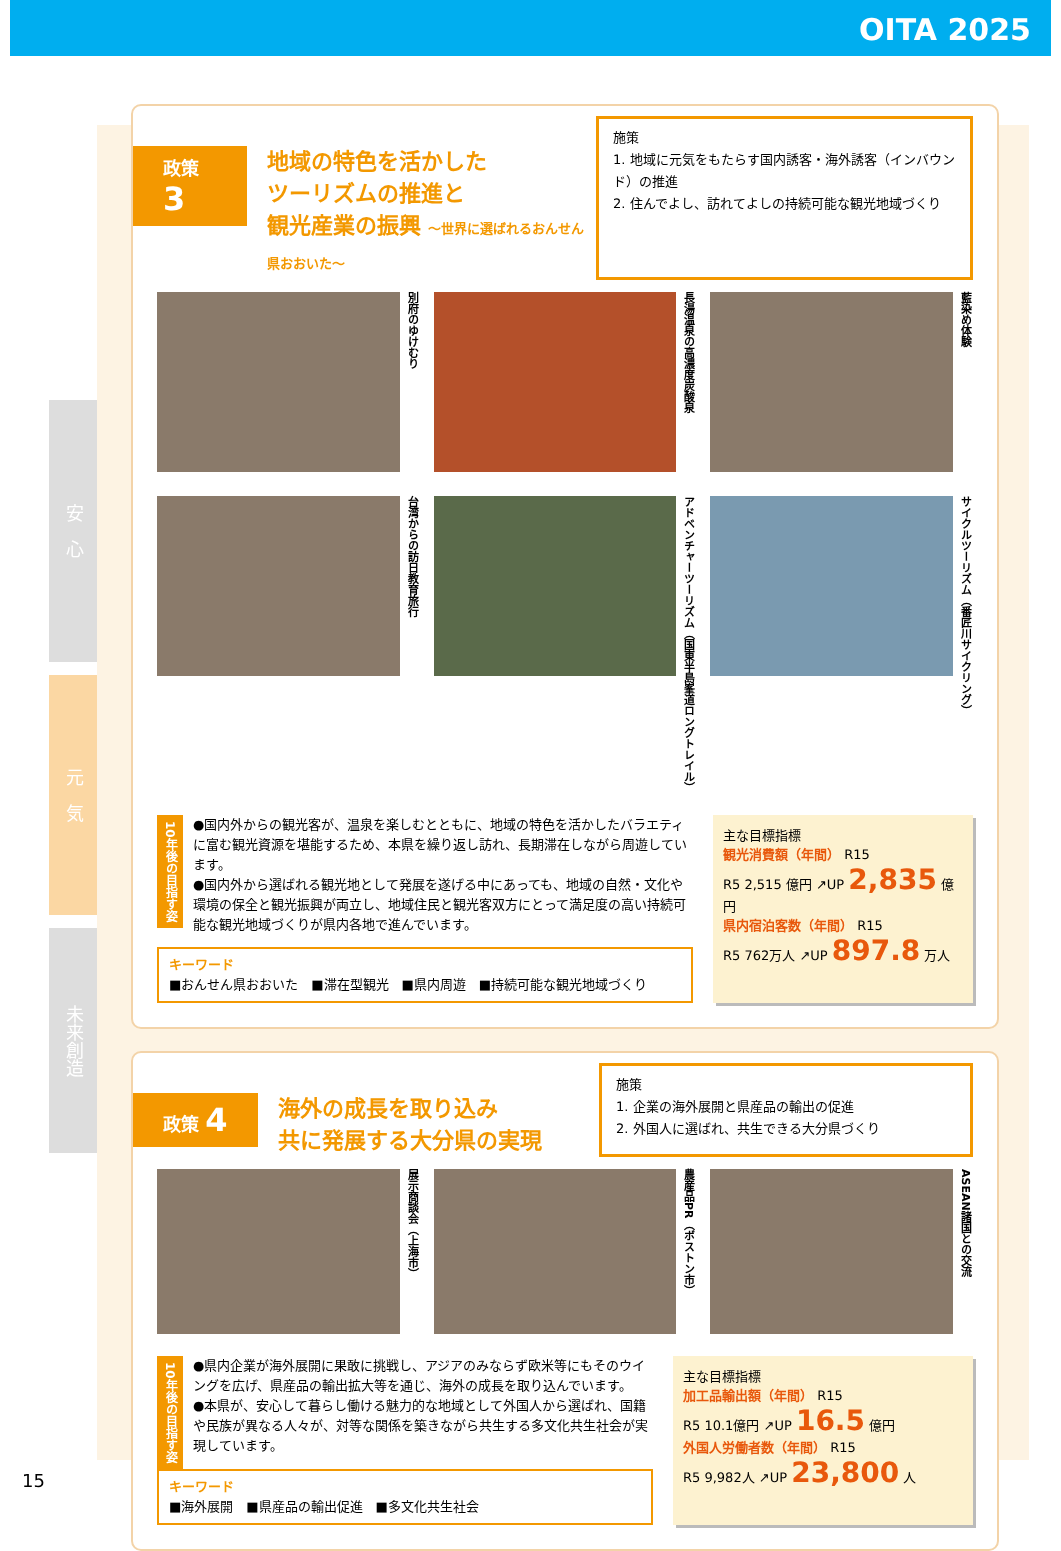OITA 2025
安　心
元　気
未来創造
政策 3
地域の特色を活かした
ツーリズムの推進と
観光産業の振興 ～世界に選ばれるおんせん県おおいた～
施策
1. 地域に元気をもたらす国内誘客・海外誘客（インバウンド）の推進
2. 住んでよし、訪れてよしの持続可能な観光地域づくり
別府のゆけむり
長湯温泉の高濃度炭酸泉
藍染め体験
台湾からの訪日教育旅行
アドベンチャーツーリズム（国東半島峯道ロングトレイル）
サイクルツーリズム（番匠川サイクリング）
10年後の目指す姿 ●国内外からの観光客が、温泉を楽しむとともに、地域の特色を活かしたバラエティに富む観光資源を堪能するため、本県を繰り返し訪れ、長期滞在しながら周遊しています。
●国内外から選ばれる観光地として発展を遂げる中にあっても、地域の自然・文化や環境の保全と観光振興が両立し、地域住民と観光客双方にとって満足度の高い持続可能な観光地域づくりが県内各地で進んでいます。
キーワード
■おんせん県おおいた　■滞在型観光　■県内周遊　■持続可能な観光地域づくり
主な目標指標
観光消費額（年間） R15
R5 2,515 億円 ↗UP 2,835 億円
県内宿泊客数（年間） R15
R5 762万人 ↗UP 897.8 万人
政策 4
海外の成長を取り込み
共に発展する大分県の実現
施策
1. 企業の海外展開と県産品の輸出の促進
2. 外国人に選ばれ、共生できる大分県づくり
展示商談会（上海市）
農産品PR（ボストン市）
ASEAN諸国との交流
10年後の目指す姿 ●県内企業が海外展開に果敢に挑戦し、アジアのみならず欧米等にもそのウイングを広げ、県産品の輸出拡大等を通じ、海外の成長を取り込んでいます。
●本県が、安心して暮らし働ける魅力的な地域として外国人から選ばれ、国籍や民族が異なる人々が、対等な関係を築きながら共生する多文化共生社会が実現しています。
キーワード
■海外展開　■県産品の輸出促進　■多文化共生社会
主な目標指標
加工品輸出額（年間） R15
R5 10.1億円 ↗UP 16.5 億円
外国人労働者数（年間） R15
R5 9,982人 ↗UP 23,800 人
15